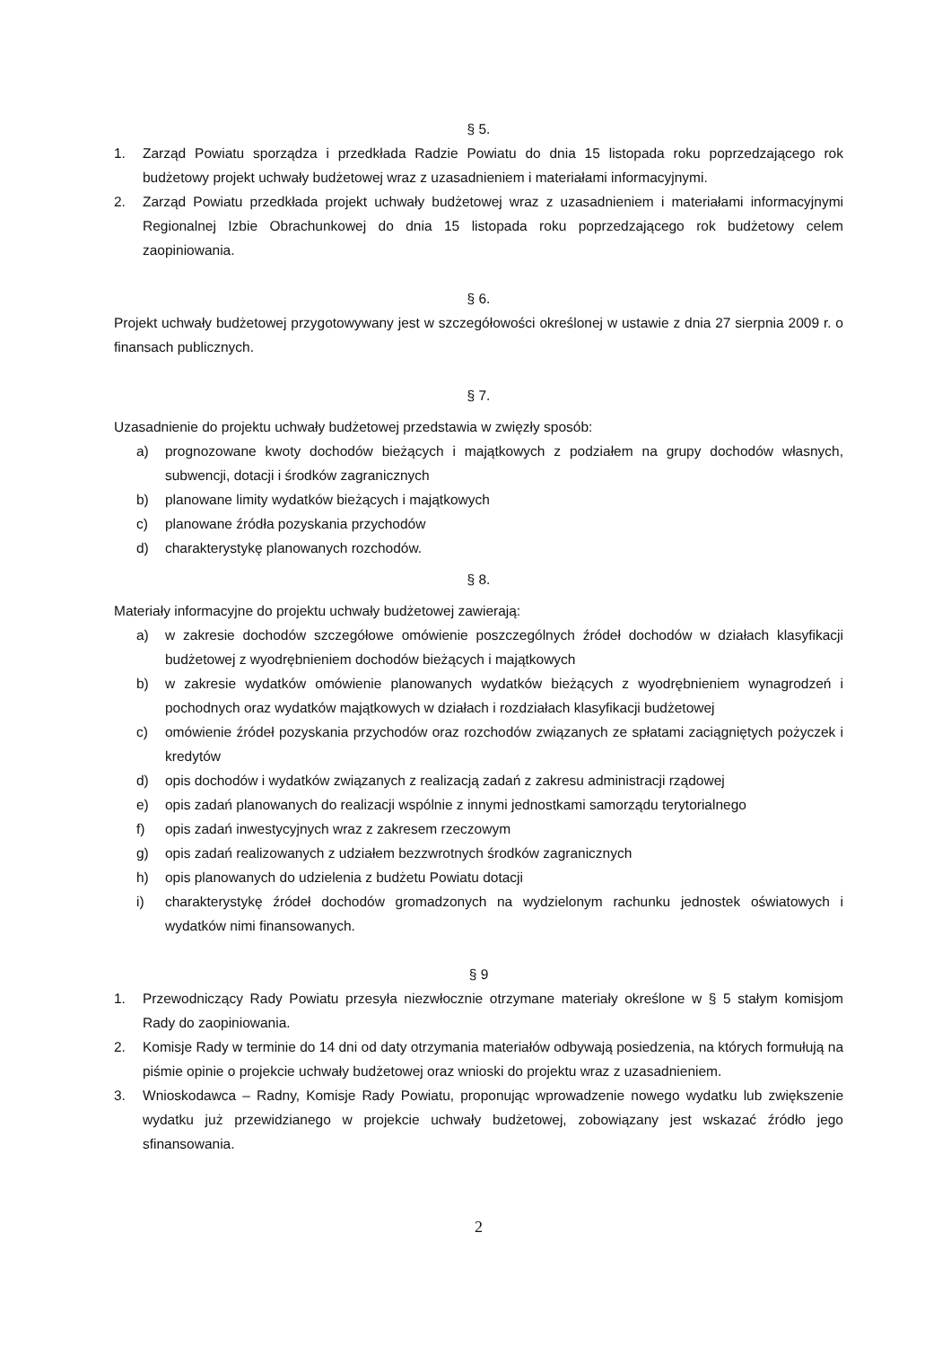§ 5.
1. Zarząd Powiatu sporządza i przedkłada Radzie Powiatu do dnia 15 listopada roku poprzedzającego rok budżetowy projekt uchwały budżetowej wraz z uzasadnieniem i materiałami informacyjnymi.
2. Zarząd Powiatu przedkłada projekt uchwały budżetowej wraz z uzasadnieniem i materiałami informacyjnymi Regionalnej Izbie Obrachunkowej do dnia 15 listopada roku poprzedzającego rok budżetowy celem zaopiniowania.
§ 6.
Projekt uchwały budżetowej przygotowywany jest w szczegółowości określonej w ustawie z dnia 27 sierpnia 2009 r. o finansach publicznych.
§ 7.
Uzasadnienie do projektu uchwały budżetowej przedstawia w zwięzły sposób:
a) prognozowane kwoty dochodów bieżących i majątkowych z podziałem na grupy dochodów własnych, subwencji, dotacji i środków zagranicznych
b) planowane limity wydatków bieżących i majątkowych
c) planowane źródła pozyskania przychodów
d) charakterystykę planowanych rozchodów.
§ 8.
Materiały informacyjne do projektu uchwały budżetowej zawierają:
a) w zakresie dochodów szczegółowe omówienie poszczególnych źródeł dochodów w działach klasyfikacji budżetowej z wyodrębnieniem dochodów bieżących i majątkowych
b) w zakresie wydatków omówienie planowanych wydatków bieżących z wyodrębnieniem wynagrodzeń i pochodnych oraz wydatków majątkowych w działach i rozdziałach klasyfikacji budżetowej
c) omówienie źródeł pozyskania przychodów oraz rozchodów związanych ze spłatami zaciągniętych pożyczek i kredytów
d) opis dochodów i wydatków związanych z realizacją zadań z zakresu administracji rządowej
e) opis zadań planowanych do realizacji wspólnie z innymi jednostkami samorządu terytorialnego
f) opis zadań inwestycyjnych wraz z zakresem rzeczowym
g) opis zadań realizowanych z udziałem bezzwrotnych środków zagranicznych
h) opis planowanych do udzielenia z budżetu Powiatu dotacji
i) charakterystykę źródeł dochodów gromadzonych na wydzielonym rachunku jednostek oświatowych i wydatków nimi finansowanych.
§ 9
1. Przewodniczący Rady Powiatu przesyła niezwłocznie otrzymane materiały określone w § 5 stałym komisjom Rady do zaopiniowania.
2. Komisje Rady w terminie do 14 dni od daty otrzymania materiałów odbywają posiedzenia, na których formułują na piśmie opinie o projekcie uchwały budżetowej oraz wnioski do projektu wraz z uzasadnieniem.
3. Wnioskodawca – Radny, Komisje Rady Powiatu, proponując wprowadzenie nowego wydatku lub zwiększenie wydatku już przewidzianego w projekcie uchwały budżetowej, zobowiązany jest wskazać źródło jego sfinansowania.
2